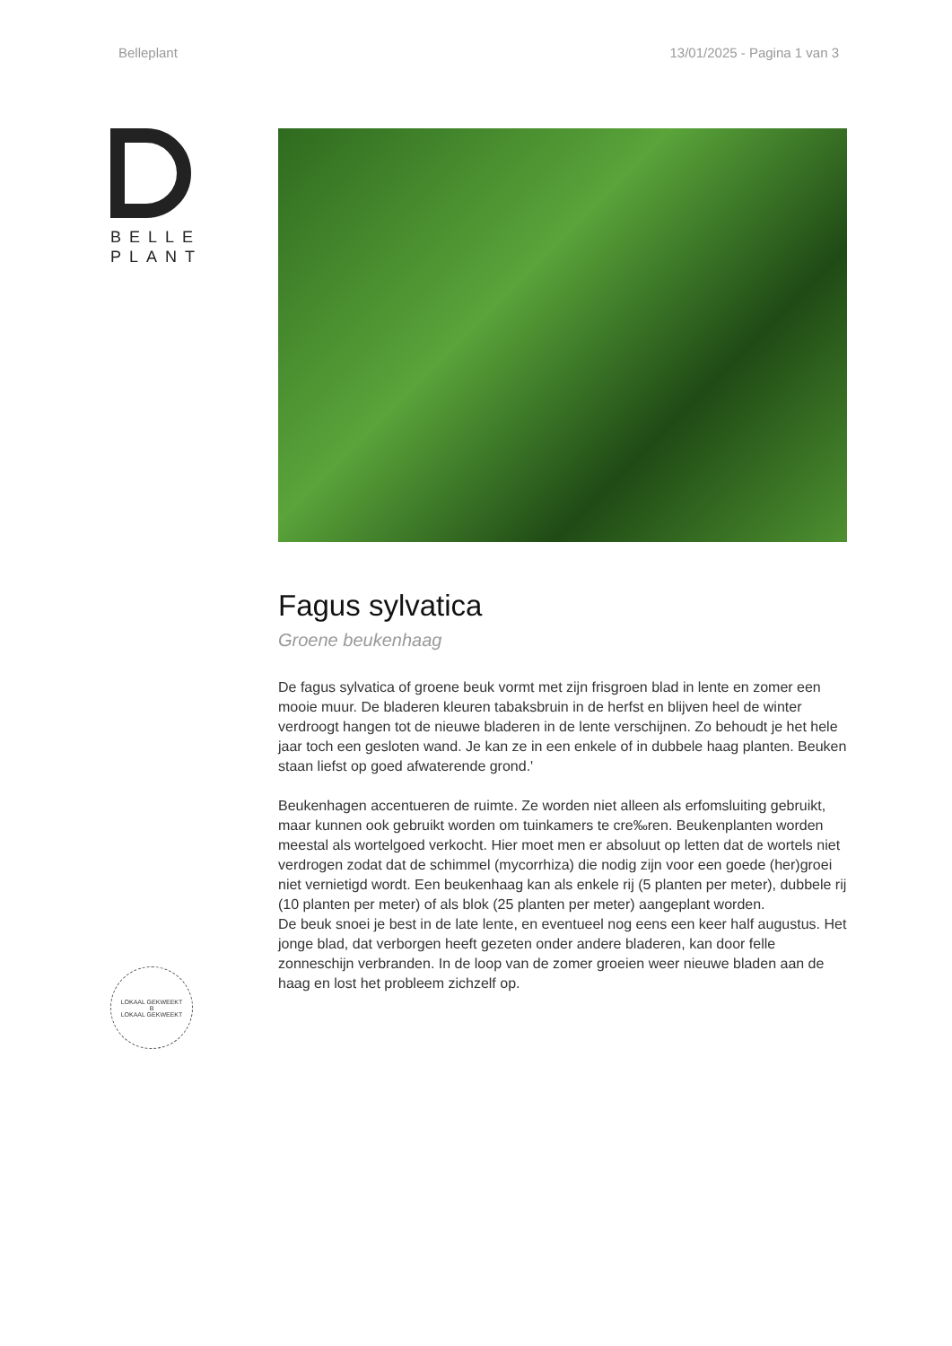Belleplant 13/01/2025 - Pagina 1 van 3
BELLE
PLANT
LOKAAL GEKWEEKT
B
LOKAAL GEKWEEKT
Fagus sylvatica
Groene beukenhaag
De fagus sylvatica of groene beuk vormt met zijn frisgroen blad in lente en zomer een mooie muur. De bladeren kleuren tabaksbruin in de herfst en blijven heel de winter verdroogt hangen tot de nieuwe bladeren in de lente verschijnen. Zo behoudt je het hele jaar toch een gesloten wand. Je kan ze in een enkele of in dubbele haag planten. Beuken staan liefst op goed afwaterende grond.'
Beukenhagen accentueren de ruimte. Ze worden niet alleen als erfomsluiting gebruikt, maar kunnen ook gebruikt worden om tuinkamers te cre‰ren. Beukenplanten worden meestal als wortelgoed verkocht. Hier moet men er absoluut op letten dat de wortels niet verdrogen zodat dat de schimmel (mycorrhiza) die nodig zijn voor een goede (her)groei niet vernietigd wordt. Een beukenhaag kan als enkele rij (5 planten per meter), dubbele rij (10 planten per meter) of als blok (25 planten per meter) aangeplant worden.
De beuk snoei je best in de late lente, en eventueel nog eens een keer half augustus. Het jonge blad, dat verborgen heeft gezeten onder andere bladeren, kan door felle zonneschijn verbranden. In de loop van de zomer groeien weer nieuwe bladen aan de haag en lost het probleem zichzelf op.